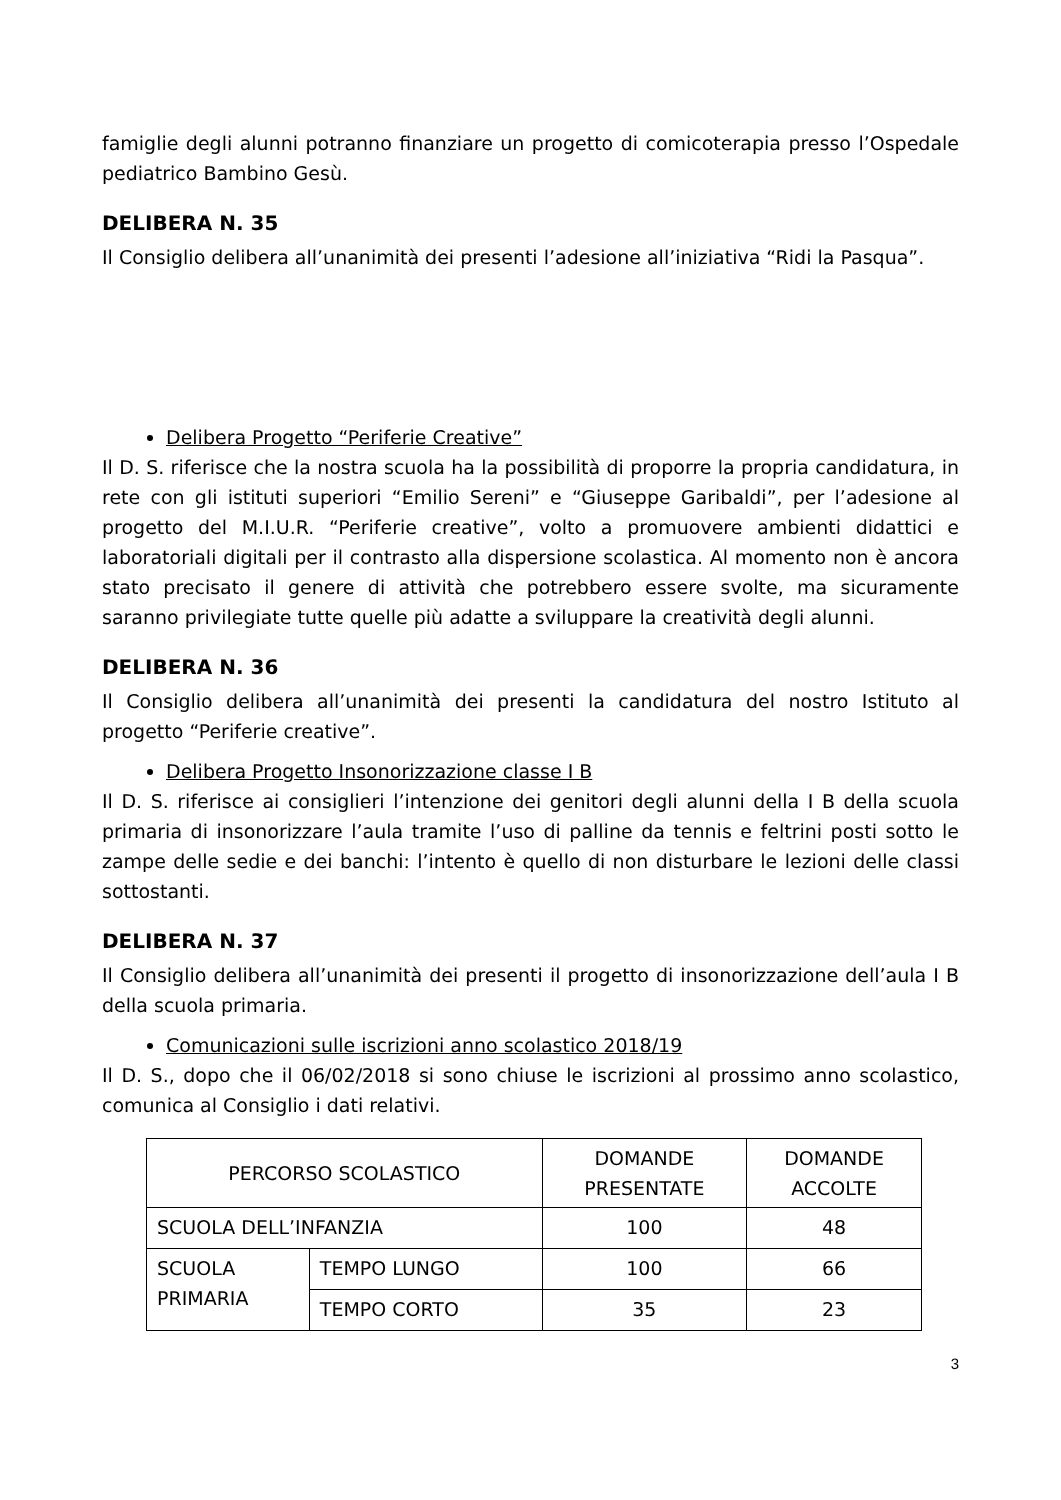famiglie degli alunni potranno finanziare un progetto di comicoterapia presso l’Ospedale pediatrico Bambino Gesù.
DELIBERA N. 35
Il Consiglio delibera all’unanimità dei presenti l’adesione all’iniziativa “Ridi la Pasqua”.
Delibera Progetto “Periferie Creative”
Il D. S. riferisce che la nostra scuola ha la possibilità di proporre la propria candidatura, in rete con gli istituti superiori “Emilio Sereni” e “Giuseppe Garibaldi”, per l’adesione al progetto del M.I.U.R. “Periferie creative”, volto a promuovere ambienti didattici e laboratoriali digitali per il contrasto alla dispersione scolastica. Al momento non è ancora stato precisato il genere di attività che potrebbero essere svolte, ma sicuramente saranno privilegiate tutte quelle più adatte a sviluppare la creatività degli alunni.
DELIBERA N. 36
Il Consiglio delibera all’unanimità dei presenti la candidatura del nostro Istituto al progetto “Periferie creative”.
Delibera Progetto Insonorizzazione classe I B
Il D. S. riferisce ai consiglieri l’intenzione dei genitori degli alunni della I B della scuola primaria di insonorizzare l’aula tramite l’uso di palline da tennis e feltrini posti sotto le zampe delle sedie e dei banchi: l’intento è quello di non disturbare le lezioni delle classi sottostanti.
DELIBERA N. 37
Il Consiglio delibera all’unanimità dei presenti il progetto di insonorizzazione dell’aula I B della scuola primaria.
Comunicazioni sulle iscrizioni anno scolastico 2018/19
Il D. S., dopo che il 06/02/2018 si sono chiuse le iscrizioni al prossimo anno scolastico, comunica al Consiglio i dati relativi.
| PERCORSO SCOLASTICO | | DOMANDE PRESENTATE | DOMANDE ACCOLTE |
| SCUOLA DELL’INFANZIA | | 100 | 48 |
| SCUOLA PRIMARIA | TEMPO LUNGO | 100 | 66 |
| | TEMPO CORTO | 35 | 23 |
3